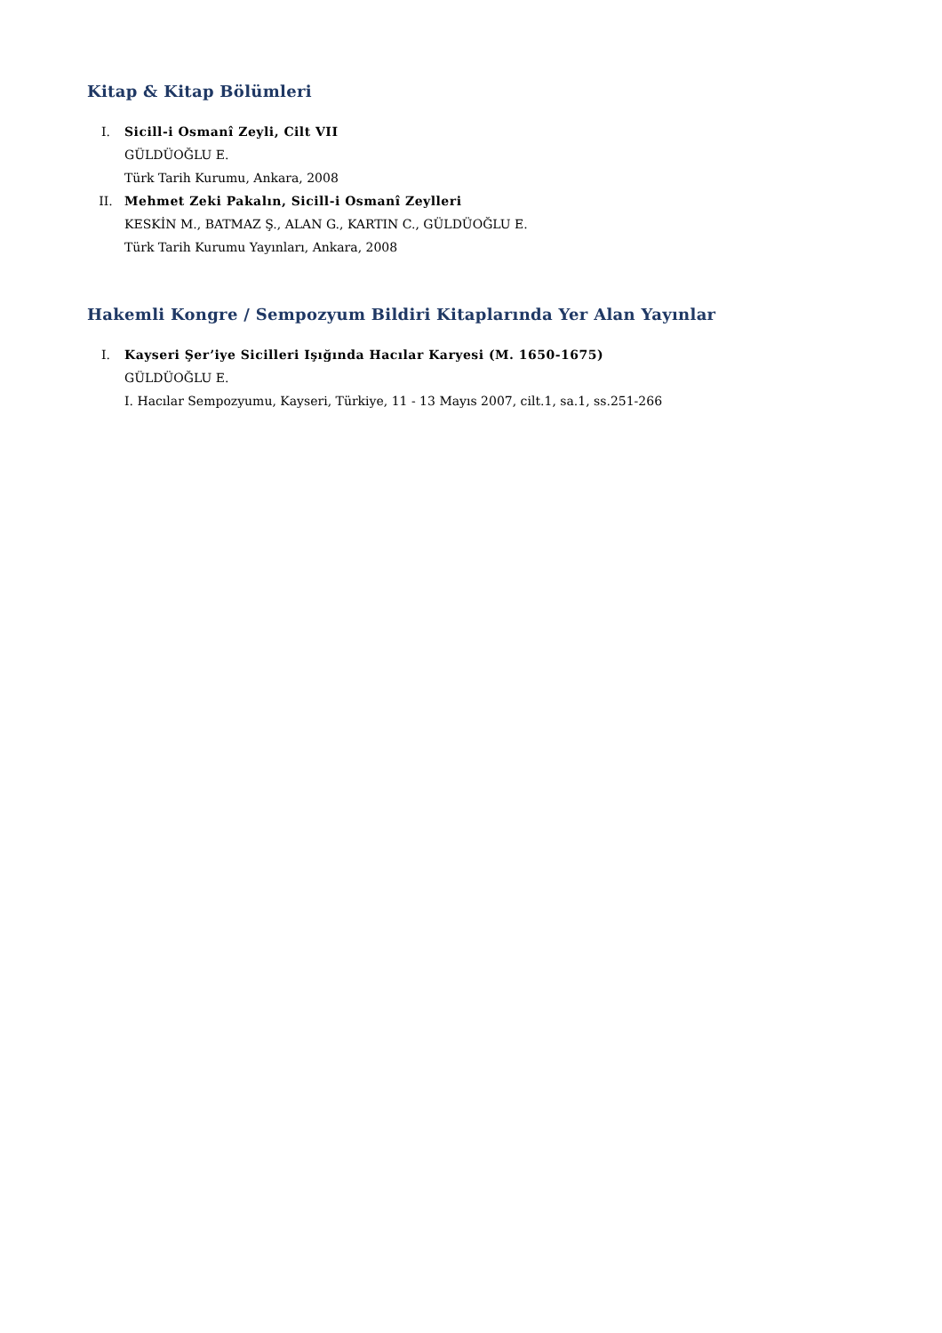Kitap & Kitap Bölümleri
I. Sicill-i Osmanî Zeyli, Cilt VII
GÜLDÜOĞLU E.
Türk Tarih Kurumu, Ankara, 2008
II. Mehmet Zeki Pakalın, Sicill-i Osmanî Zeylleri
KESKİN M., BATMAZ Ş., ALAN G., KARTIN C., GÜLDÜOĞLU E.
Türk Tarih Kurumu Yayınları, Ankara, 2008
Hakemli Kongre / Sempozyum Bildiri Kitaplarında Yer Alan Yayınlar
I. Kayseri Şer’iye Sicilleri Işığında Hacılar Karyesi (M. 1650-1675)
GÜLDÜOĞLU E.
I. Hacılar Sempozyumu, Kayseri, Türkiye, 11 - 13 Mayıs 2007, cilt.1, sa.1, ss.251-266